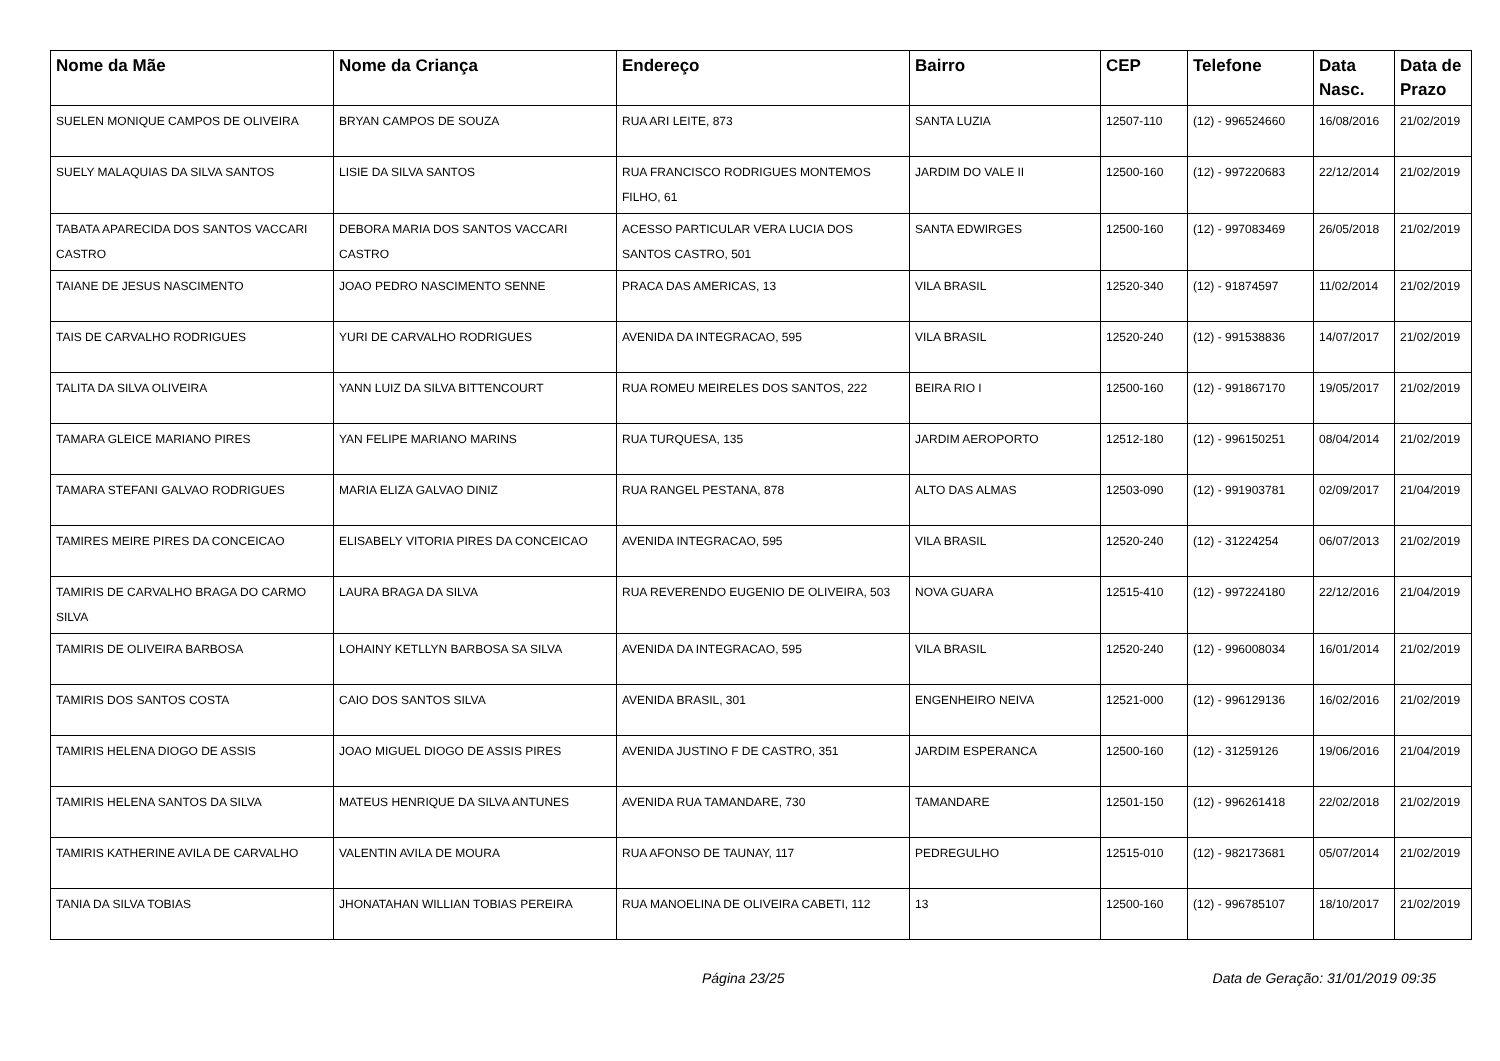| Nome da Mãe | Nome da Criança | Endereço | Bairro | CEP | Telefone | Data Nasc. | Data de Prazo |
| --- | --- | --- | --- | --- | --- | --- | --- |
| SUELEN MONIQUE CAMPOS DE OLIVEIRA | BRYAN CAMPOS DE SOUZA | RUA ARI LEITE, 873 | SANTA LUZIA | 12507-110 | (12) - 996524660 | 16/08/2016 | 21/02/2019 |
| SUELY MALAQUIAS DA SILVA SANTOS | LISIE DA SILVA SANTOS | RUA FRANCISCO RODRIGUES MONTEMOS FILHO, 61 | JARDIM DO VALE II | 12500-160 | (12) - 997220683 | 22/12/2014 | 21/02/2019 |
| TABATA APARECIDA DOS SANTOS VACCARI CASTRO | DEBORA MARIA DOS SANTOS VACCARI CASTRO | ACESSO PARTICULAR VERA LUCIA DOS SANTOS CASTRO, 501 | SANTA EDWIRGES | 12500-160 | (12) - 997083469 | 26/05/2018 | 21/02/2019 |
| TAIANE DE JESUS NASCIMENTO | JOAO PEDRO NASCIMENTO SENNE | PRACA DAS AMERICAS, 13 | VILA BRASIL | 12520-340 | (12) - 91874597 | 11/02/2014 | 21/02/2019 |
| TAIS DE CARVALHO RODRIGUES | YURI DE CARVALHO RODRIGUES | AVENIDA DA INTEGRACAO, 595 | VILA BRASIL | 12520-240 | (12) - 991538836 | 14/07/2017 | 21/02/2019 |
| TALITA DA SILVA OLIVEIRA | YANN LUIZ DA SILVA BITTENCOURT | RUA ROMEU MEIRELES DOS SANTOS, 222 | BEIRA RIO I | 12500-160 | (12) - 991867170 | 19/05/2017 | 21/02/2019 |
| TAMARA GLEICE MARIANO PIRES | YAN FELIPE MARIANO MARINS | RUA TURQUESA, 135 | JARDIM AEROPORTO | 12512-180 | (12) - 996150251 | 08/04/2014 | 21/02/2019 |
| TAMARA STEFANI GALVAO RODRIGUES | MARIA ELIZA GALVAO DINIZ | RUA RANGEL PESTANA, 878 | ALTO DAS ALMAS | 12503-090 | (12) - 991903781 | 02/09/2017 | 21/04/2019 |
| TAMIRES MEIRE PIRES DA CONCEICAO | ELISABELY VITORIA PIRES DA CONCEICAO | AVENIDA INTEGRACAO, 595 | VILA BRASIL | 12520-240 | (12) - 31224254 | 06/07/2013 | 21/02/2019 |
| TAMIRIS DE CARVALHO BRAGA DO CARMO SILVA | LAURA BRAGA DA SILVA | RUA REVERENDO EUGENIO DE OLIVEIRA, 503 | NOVA GUARA | 12515-410 | (12) - 997224180 | 22/12/2016 | 21/04/2019 |
| TAMIRIS DE OLIVEIRA BARBOSA | LOHAINY KETLLYN BARBOSA SA SILVA | AVENIDA DA INTEGRACAO, 595 | VILA BRASIL | 12520-240 | (12) - 996008034 | 16/01/2014 | 21/02/2019 |
| TAMIRIS DOS SANTOS COSTA | CAIO DOS SANTOS SILVA | AVENIDA BRASIL, 301 | ENGENHEIRO NEIVA | 12521-000 | (12) - 996129136 | 16/02/2016 | 21/02/2019 |
| TAMIRIS HELENA DIOGO DE ASSIS | JOAO MIGUEL DIOGO DE ASSIS PIRES | AVENIDA JUSTINO F DE CASTRO, 351 | JARDIM ESPERANCA | 12500-160 | (12) - 31259126 | 19/06/2016 | 21/04/2019 |
| TAMIRIS HELENA SANTOS DA SILVA | MATEUS HENRIQUE DA SILVA ANTUNES | AVENIDA RUA TAMANDARE, 730 | TAMANDARE | 12501-150 | (12) - 996261418 | 22/02/2018 | 21/02/2019 |
| TAMIRIS KATHERINE AVILA DE CARVALHO | VALENTIN AVILA DE MOURA | RUA AFONSO DE TAUNAY, 117 | PEDREGULHO | 12515-010 | (12) - 982173681 | 05/07/2014 | 21/02/2019 |
| TANIA DA SILVA TOBIAS | JHONATAHAN WILLIAN TOBIAS PEREIRA | RUA MANOELINA DE OLIVEIRA CABETI, 112 | 13 | 12500-160 | (12) - 996785107 | 18/10/2017 | 21/02/2019 |
Página 23/25 Data de Geração: 31/01/2019 09:35